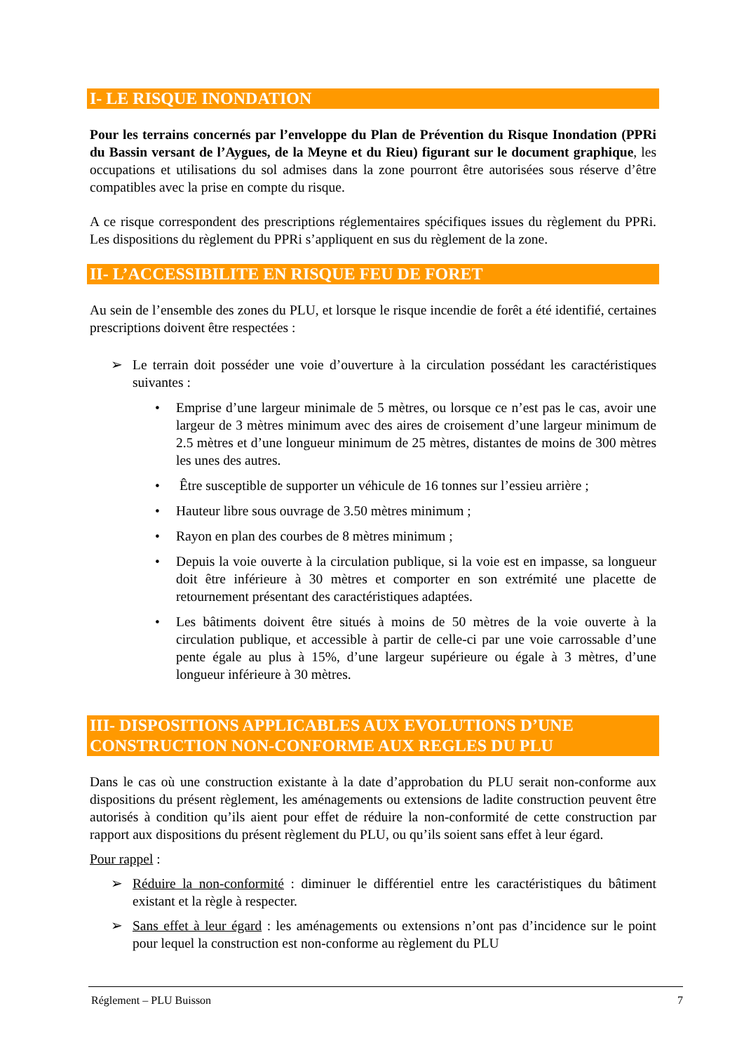I- LE RISQUE INONDATION
Pour les terrains concernés par l’enveloppe du Plan de Prévention du Risque Inondation (PPRi du Bassin versant de l’Aygues, de la Meyne et du Rieu) figurant sur le document graphique, les occupations et utilisations du sol admises dans la zone pourront être autorisées sous réserve d’être compatibles avec la prise en compte du risque.
A ce risque correspondent des prescriptions réglementaires spécifiques issues du règlement du PPRi. Les dispositions du règlement du PPRi s’appliquent en sus du règlement de la zone.
II- L’ACCESSIBILITE EN RISQUE FEU DE FORET
Au sein de l’ensemble des zones du PLU, et lorsque le risque incendie de forêt a été identifié, certaines prescriptions doivent être respectées :
➢ Le terrain doit posséder une voie d’ouverture à la circulation possédant les caractéristiques suivantes :
• Emprise d’une largeur minimale de 5 mètres, ou lorsque ce n’est pas le cas, avoir une largeur de 3 mètres minimum avec des aires de croisement d’une largeur minimum de 2.5 mètres et d’une longueur minimum de 25 mètres, distantes de moins de 300 mètres les unes des autres.
• Être susceptible de supporter un véhicule de 16 tonnes sur l’essieu arrière ;
• Hauteur libre sous ouvrage de 3.50 mètres minimum ;
• Rayon en plan des courbes de 8 mètres minimum ;
• Depuis la voie ouverte à la circulation publique, si la voie est en impasse, sa longueur doit être inférieure à 30 mètres et comporter en son extrémité une placette de retournement présentant des caractéristiques adaptées.
• Les bâtiments doivent être situés à moins de 50 mètres de la voie ouverte à la circulation publique, et accessible à partir de celle-ci par une voie carrossable d’une pente égale au plus à 15%, d’une largeur supérieure ou égale à 3 mètres, d’une longueur inférieure à 30 mètres.
III- DISPOSITIONS APPLICABLES AUX EVOLUTIONS D’UNE CONSTRUCTION NON-CONFORME AUX REGLES DU PLU
Dans le cas où une construction existante à la date d’approbation du PLU serait non-conforme aux dispositions du présent règlement, les aménagements ou extensions de ladite construction peuvent être autorisés à condition qu’ils aient pour effet de réduire la non-conformité de cette construction par rapport aux dispositions du présent règlement du PLU, ou qu’ils soient sans effet à leur égard.
Pour rappel :
➢ Réduire la non-conformité : diminuer le différentiel entre les caractéristiques du bâtiment existant et la règle à respecter.
➢ Sans effet à leur égard : les aménagements ou extensions n’ont pas d’incidence sur le point pour lequel la construction est non-conforme au règlement du PLU
Réglement – PLU Buisson 7